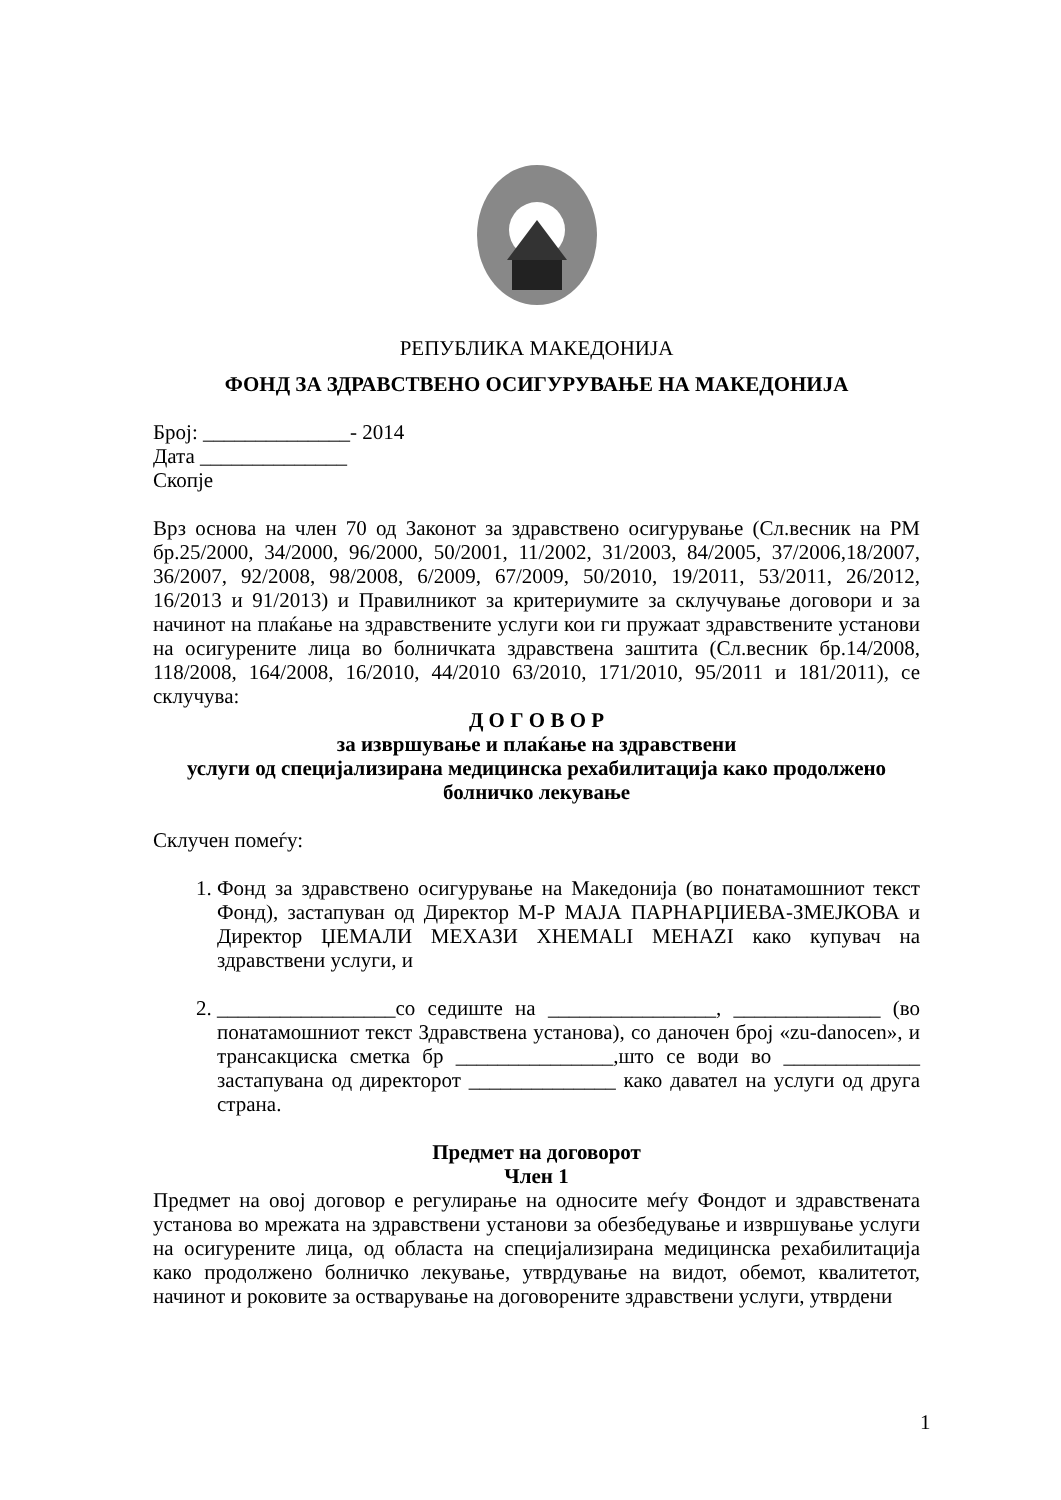РЕПУБЛИКА МАКЕДОНИЈА
ФОНД ЗА ЗДРАВСТВЕНО ОСИГУРУВАЊЕ НА МАКЕДОНИЈА
Број: ______________- 2014
Дата ______________
Скопје
Врз основа на член 70 од Законот за здравствено осигурување (Сл.весник на РМ бр.25/2000, 34/2000, 96/2000, 50/2001, 11/2002, 31/2003, 84/2005, 37/2006,18/2007, 36/2007, 92/2008, 98/2008, 6/2009, 67/2009, 50/2010, 19/2011, 53/2011, 26/2012, 16/2013 и 91/2013) и Правилникот за критериумите за склучување договори и за начинот на плаќање на здравствените услуги кои ги пружаат здравствените установи на осигурените лица во болничката здравствена заштита (Сл.весник бр.14/2008, 118/2008, 164/2008, 16/2010, 44/2010 63/2010, 171/2010, 95/2011 и 181/2011), се склучува:
Д О Г О В О Р
за извршување и плаќање на здравствени
услуги од специјализирана медицинска рехабилитација како продолжено
болничко лекување
Склучен помеѓу:
1. Фонд за здравствено осигурување на Македонија (во понатамошниот текст Фонд), застапуван од Директор М-Р МАЈА ПАРНАРЏИЕВА-ЗМЕЈКОВА и Директор ЏЕМАЛИ МЕХАЗИ XHEMALI MEHAZI како купувач на здравствени услуги, и
2. _________________со седиште на ________________, ______________ (во понатамошниот текст Здравствена установа), со даночен број «zu-danocen», и трансакциска сметка бр _______________,што се води во _____________ застапувана од директорот ______________ како давател на услуги од друга страна.
Предмет на договорот
Член 1
Предмет на овој договор е регулирање на односите меѓу Фондот и здравствената установа во мрежата на здравствени установи за обезбедување и извршување услуги на осигурените лица, од областа на специјализирана медицинска рехабилитација како продолжено болничко лекување, утврдување на видот, обемот, квалитетот, начинот и роковите за остварување на договорените здравствени услуги, утврдени
1